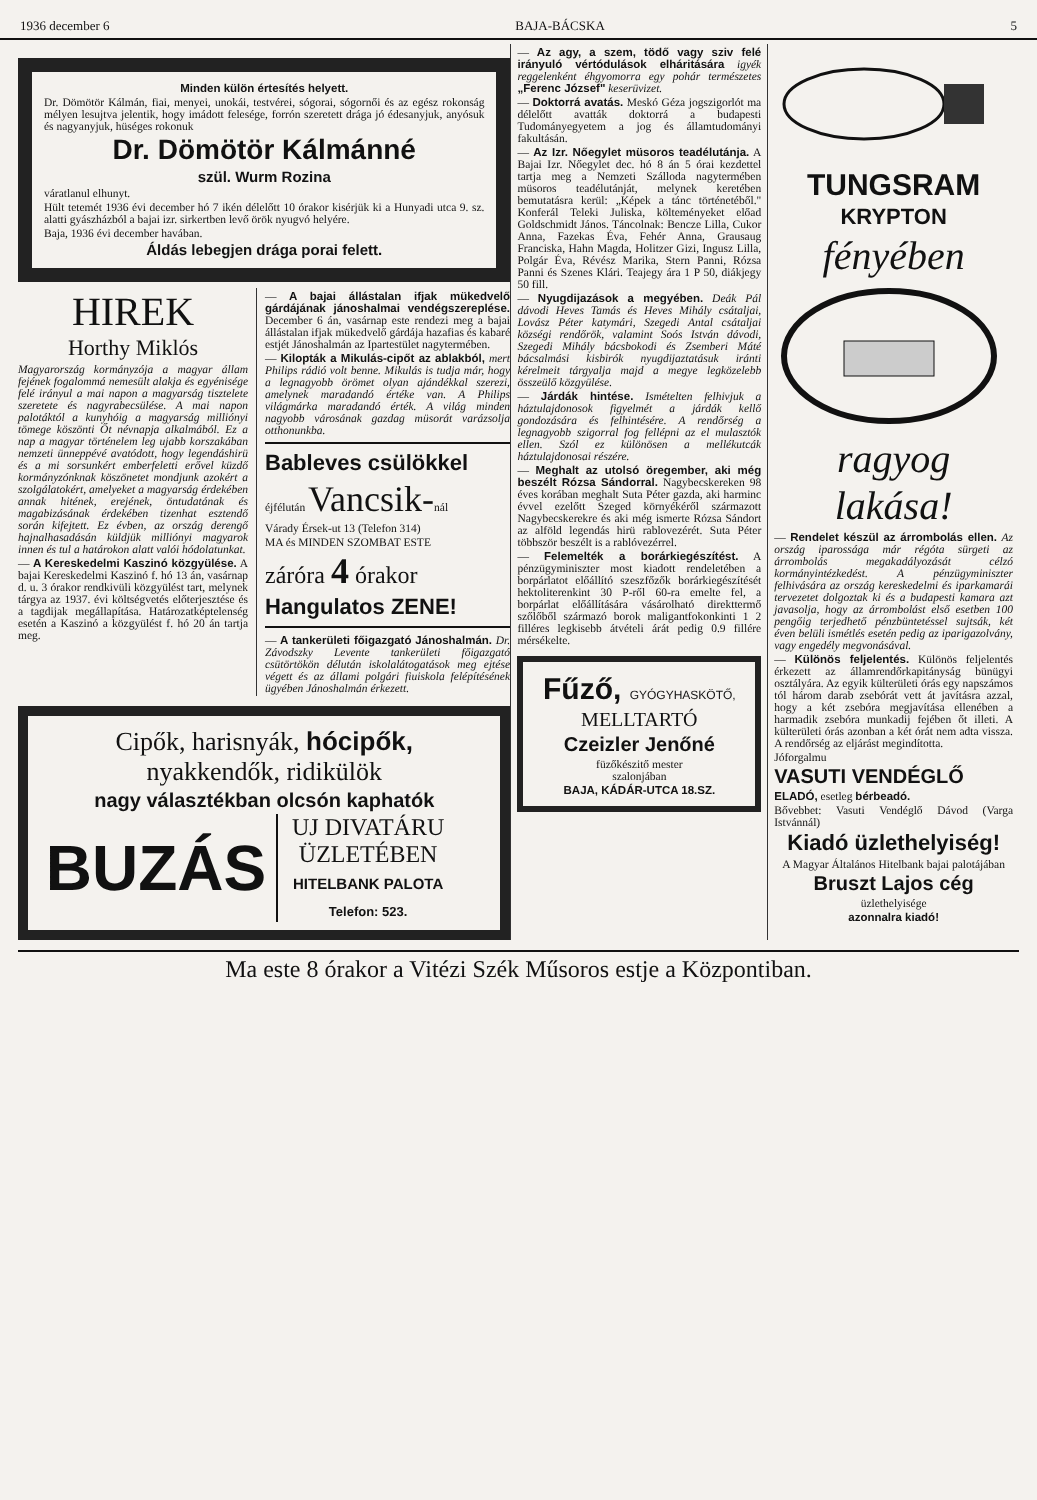1936 december 6 BAJA-BÁCSKA 5
Minden külön értesítés helyett.
Dr. Dömötör Kálmán, fiai, menyei, unokái, testvérei, sógorai, sógornői és az egész rokonság mélyen lesujtva jelentik, hogy imádott felesége, forrón szeretett drága jó édesanyjuk, anyósuk és nagyanyjuk, hüséges rokonuk
Dr. Dömötör Kálmánné
szül. Wurm Rozina
váratlanul elhunyt.
Hült tetemét 1936 évi december hó 7 ikén délelőtt 10 órakor kisérjük ki a Hunyadi utca 9. sz. alatti gyászházból a bajai izr. sirkertben levő örök nyugvó helyére.
Baja, 1936 évi december havában.
Áldás lebegjen drága porai felett.
HIREK
Horthy Miklós
Magyarország kormányzója a magyar állam fejének fogalommá nemesült alakja és egyénisége felé irányul a mai napon a magyarság tisztelete szeretete és nagyrabecsülése. A mai napon paloták­tól a kunyhóig a magyarság milliónyi tömege köszönti Őt névnapja alkalmából. Ez a nap a magyar történelem leg ujabb korszakában nemzeti ünneppévé avatódott, hogy legendáshirü és a mi sorsunkért emberfeletti erővel küzdő kormányzónknak köszönetet mondjunk azokért a szolgálatokért, amelyeket a magyarság érdekében annak hitének, erejének, öntudatának és magabizásának érdekében tizenhat esztendő során kifejtett. Ez évben, az ország derengő hajnalhasadásán küldjük milliónyi magyarok innen és tul a határokon alatt valói hódolatunkat.
— A Kereskedelmi Kaszinó közgyülése. A bajai Kereskedelmi Kaszinó f. hó 13 án, vasárnap d. u. 3 órakor rendkivüli közgyülést tart, melynek tárgya az 1937. évi költségvetés előterjesztése és a tagdijak megállapítása. Határozatképtelenség esetén a Kaszinó a közgyülést f. hó 20 án tartja meg.
— A bajai állástalan ifjak mükedvelő gárdájának jánoshalmai vendégszereplése. December 6 án, vasárnap este rendezi meg a bajai állástalan ifjak müked­velő gárdája hazafias és kabaré estjét Jánoshalmán az Ipartestület nagytermében.
— Kilopták a Mikulás-cipőt az ablakból, mert Philips rádió volt benne. Mikulás is tudja már, hogy a legnagyobb örömet olyan ajándékkal szerezi, amelynek maradandó értéke van. A Philips világmárka maradandó érték. A világ minden nagyobb városának gazdag müsorát varázsolja otthonunkba.
Bableves csülökkel
éjfélután Vancsik-nál
Várady Érsek-ut 13 (Telefon 314)
MA és MINDEN SZOMBAT ESTE
záróra 4 órakor
Hangulatos ZENE!
— A tankerületi főigazgató Jánoshalmán. Dr. Závodszky Levente tankerületi főigazgató csütörtökön délután iskolalátogatások meg ejtése végett és az állami polgári fiuiskola felépítésének ügyében Jánoshalmán érkezett.
Cipők, harisnyák, hócipők,
nyakkendők, ridikülök
nagy választékban olcsón kaphatók
BUZÁS
UJ DIVATÁRU
ÜZLETÉBEN
HITELBANK PALOTA
Telefon: 523.
— Az agy, a szem, tödő vagy sziv felé irányuló vértódulások elháritására igyék reggelenként éhgyomorra egy pohár természetes „Ferenc József" keserüvizet.
— Doktorrá avatás. Meskó Géza jogszigorlót ma délelőtt avatták doktorrá a budapesti Tudományegyetem a jog és államtudományi fakultásán.
— Az Izr. Nőegylet müsoros teadélutánja. A Bajai Izr. Nőegylet dec. hó 8 án 5 órai kezdettel tartja meg a Nemzeti Szálloda nagytermében müsoros teadélutánját, melynek keretében bemutatásra kerül: „Képek a tánc történetéből." Konferál Teleki Juliska, költeményeket előad Goldschmidt János. Táncolnak: Bencze Lilla, Cukor Anna, Fazekas Éva, Fehér Anna, Grausaug Franciska, Hahn Magda, Holitzer Gizi, Ingusz Lilla, Polgár Éva, Révész Marika, Stern Panni, Rózsa Panni és Szenes Klári. Teajegy ára 1 P 50, diákjegy 50 fill.
— Nyugdijazások a megyében. Deák Pál dávodi Heves Tamás és Heves Mihály csátaljai, Lovász Péter katymári, Szegedi Antal csátaljai községi rendőrök, valamint Soós István dávodi, Szegedi Mihály bácsbokodi és Zsemberi Máté bácsalmási kisbirók nyugdijaztatásuk iránti kérelmeit tárgyalja majd a megye legközelebb összeülő közgyülése.
— Járdák hintése. Ismételten felhivjuk a háztulajdonosok figyelmét a járdák kellő gondozására és felhintésére. A rendőrség a legnagyobb szigorral fog fellépni az el mulasztók ellen. Szól ez különösen a mellékutcák háztulajdonosai részére.
— Meghalt az utolsó öregember, aki még beszélt Rózsa Sándorral. Nagybecskereken 98 éves korában meghalt Suta Péter gazda, aki harminc évvel ezelőtt Szeged környékéről származott Nagybecskerekre és aki még ismerte Rózsa Sándort az alföld legendás hirü rablovezérét. Suta Péter többször beszélt is a rablóvezérrel.
— Felemelték a borárkiegészítést. A pénzügyminiszter most kiadott rendeletében a borpárlatot előállító szeszfőzők borárkiegészítését hektoliterenkint 30 P-ről 60-ra emelte fel, a borpárlat előállítására vásárolható direkttermő szőlőből származó borok maligantfokonkinti 1 2 filléres legkisebb átvételi árát pedig 0.9 fillére mérsékelte.
Fűző, GYÓGYHASKÖTŐ,
MELLTARTÓ
Czeizler Jenőné
füzőkészitő mester
szalonjában
BAJA, KÁDÁR-UTCA 18.SZ.
TUNGSRAM
KRYPTON
fényében
ragyog lakása!
— Rendelet készül az árrombolás ellen. Az ország iparossága már régóta sürgeti az árrombolás megakadályozását célzó kormányintézkedést. A pénzügyminiszter felhivására az ország kereskedelmi és iparkamarái tervezetet dolgoztak ki és a budapesti kamara azt javasolja, hogy az árrombolást első esetben 100 pengőig terjedhető pénzbüntetéssel sujtsák, két éven belüli ismétlés esetén pedig az iparigazolvány, vagy engedély megvonásával.
— Különös feljelentés. Különös feljelentés érkezett az államrendőrkapitányság bünügyi osztályára. Az egyik külterületi órás egy napszámos tól három darab zsebórát vett át javításra azzal, hogy a két zsebóra megjavítása ellenében a harmadik zsebóra munkadij fejében őt illeti. A külterületi órás azonban a két órát nem adta vissza. A rendőrség az eljárást megindította.
Jóforgalmu
VASUTI VENDÉGLŐ
ELADÓ, esetleg bérbeadó.
Bővebbet: Vasuti Vendéglő Dávod (Varga Istvánnál)
Kiadó üzlethelyiség!
A Magyar Általános Hitelbank bajai palotájában
Bruszt Lajos cég
üzlethelyisége
azonnalra kiadó!
Ma este 8 órakor a Vitézi Szék Műsoros estje a Központiban.